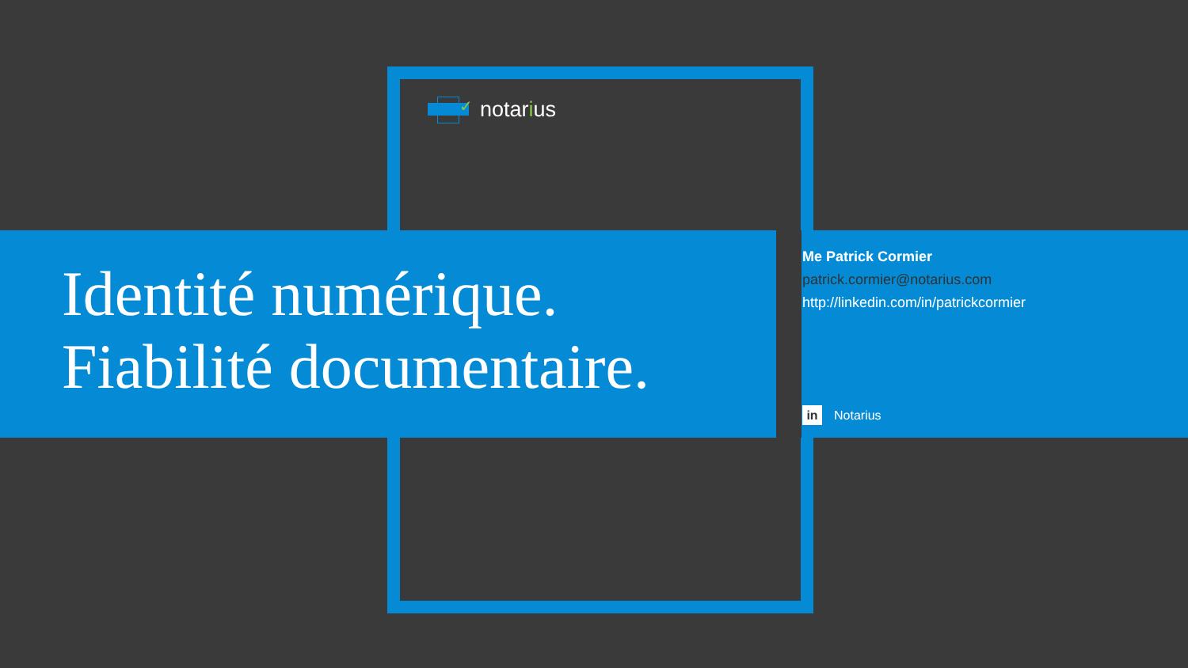✓
notarius
Identité numérique.
Fiabilité documentaire.
Me Patrick Cormier
patrick.cormier@notarius.com
http://linkedin.com/in/patrickcormier
in Notarius